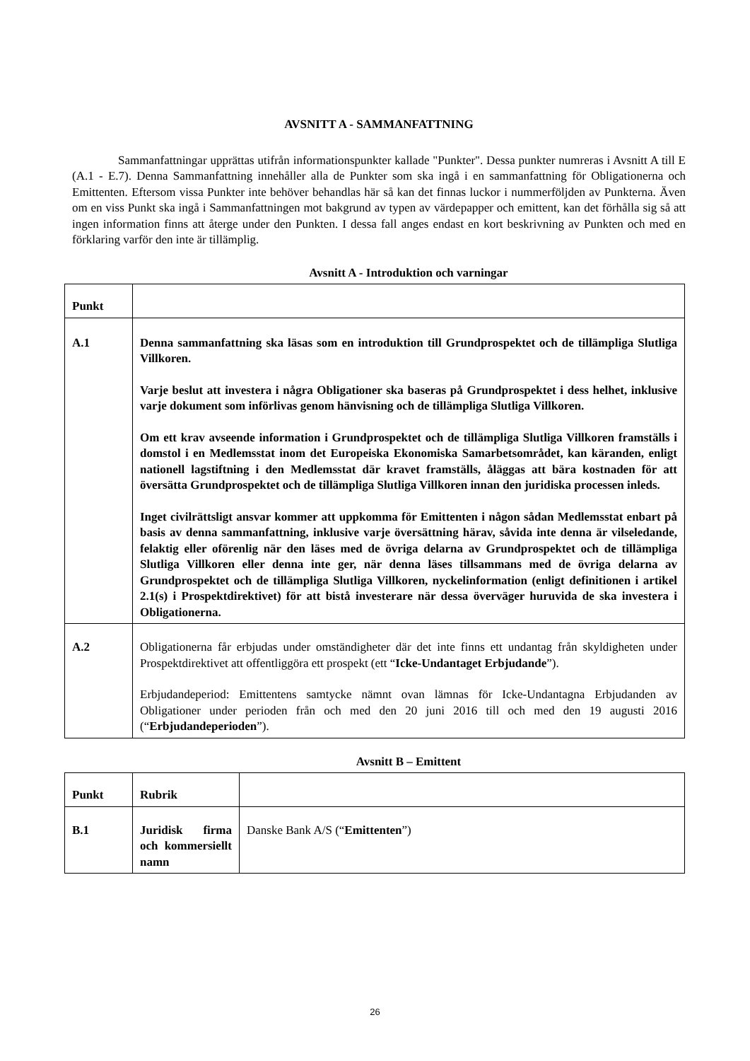AVSNITT A - SAMMANFATTNING
Sammanfattningar upprättas utifrån informationspunkter kallade "Punkter". Dessa punkter numreras i Avsnitt A till E (A.1 - E.7). Denna Sammanfattning innehåller alla de Punkter som ska ingå i en sammanfattning för Obligationerna och Emittenten. Eftersom vissa Punkter inte behöver behandlas här så kan det finnas luckor i nummerföljden av Punkterna. Även om en viss Punkt ska ingå i Sammanfattningen mot bakgrund av typen av värdepapper och emittent, kan det förhålla sig så att ingen information finns att återge under den Punkten. I dessa fall anges endast en kort beskrivning av Punkten och med en förklaring varför den inte är tillämplig.
Avsnitt A - Introduktion och varningar
| Punkt | |
| A.1 | Denna sammanfattning ska läsas som en introduktion till Grundprospektet och de tillämpliga Slutliga Villkoren. Varje beslut att investera i några Obligationer ska baseras på Grundprospektet i dess helhet, inklusive varje dokument som införlivas genom hänvisning och de tillämpliga Slutliga Villkoren. Om ett krav avseende information i Grundprospektet och de tillämpliga Slutliga Villkoren framställs i domstol i en Medlemsstat inom det Europeiska Ekonomiska Samarbetsområdet, kan käranden, enligt nationell lagstiftning i den Medlemsstat där kravet framställs, åläggas att bära kostnaden för att översätta Grundprospektet och de tillämpliga Slutliga Villkoren innan den juridiska processen inleds. Inget civilrättsligt ansvar kommer att uppkomma för Emittenten i någon sådan Medlemsstat enbart på basis av denna sammanfattning, inklusive varje översättning härav, såvida inte denna är vilseledande, felaktig eller oförenlig när den läses med de övriga delarna av Grundprospektet och de tillämpliga Slutliga Villkoren eller denna inte ger, när denna läses tillsammans med de övriga delarna av Grundprospektet och de tillämpliga Slutliga Villkoren, nyckelinformation (enligt definitionen i artikel 2.1(s) i Prospektdirektivet) för att bistå investerare när dessa överväger huruvida de ska investera i Obligationerna. |
| A.2 | Obligationerna får erbjudas under omständigheter där det inte finns ett undantag från skyldigheten under Prospektdirektivet att offentliggöra ett prospekt (ett “ Icke-Undantaget Erbjudande ”). Erbjudandeperiod: Emittentens samtycke nämnt ovan lämnas för Icke-Undantagna Erbjudanden av Obligationer under perioden från och med den 20 juni 2016 till och med den 19 augusti 2016 (“ Erbjudandeperioden ”). |
Avsnitt B – Emittent
| Punkt | Rubrik | |
| B.1 | Juridisk firma och kommersiellt namn | Danske Bank A/S (“ Emittenten ”) |
26